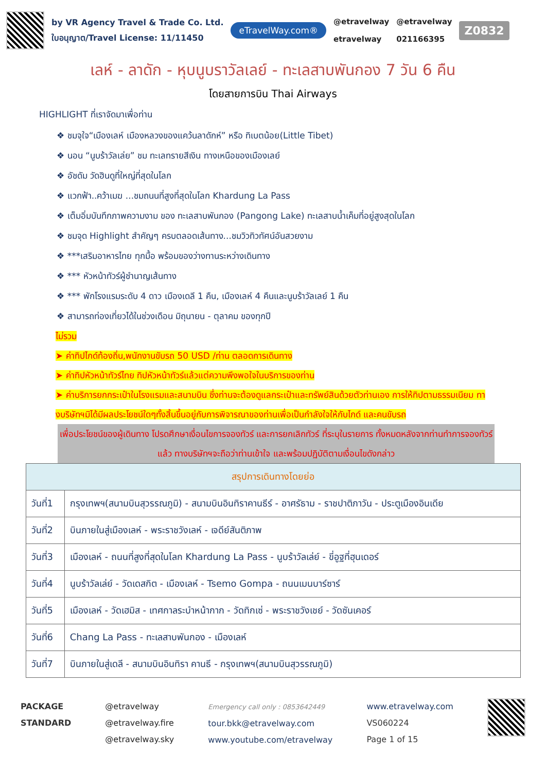by VR Agency Travel & Trade Co. Ltd.
ใบอนุญาต/Travel License: 11/11450
eTravelWay.com®
@etravelway
etravelway
@etravelway
021166395
Z0832
เลห์ - ลาดัก - หุบนูบราวัลเลย์ - ทะเลสาบพันกอง 7 วัน 6 คืน
โดยสายการบิน Thai Airways
HIGHLIGHT ที่เราจัดมาเพื่อท่าน
❖ ชมจุใจ“เมืองเลห์ เมืองหลวงของแคว้นลาดักห์” หรือ ทิเบตน้อย(Little Tibet)
❖ นอน “นูบร้าวัลเล่ย” ชม ทะเลทรายสีเงิน ทางเหนือของเมืองเลย์
❖ อัชดัม วัดฮินดูที่ใหญ่ที่สุดในโลก
❖ แวกฟ้า..คว้าเมฆ ...ชมถนนที่สูงที่สุดในโลก Khardung La Pass
❖ เต็มอิ่มบันทึกภาพความงาม ของ ทะเลสาบพันกอง (Pangong Lake) ทะเลสาบน้ำเค็มที่อยู่สูงสุดในโลก
❖ ชมจุด Highlight สำคัญๆ ครบตลอดเส้นทาง...ชมวิวทิวทัศน์อันสวยงาม
❖ ***เสริมอาหารไทย ทุกมื้อ พร้อมของว่างทานระหว่างเดินทาง
❖ *** หัวหน้าทัวร์ผู้ชำนาญเส้นทาง
❖ *** พักโรงแรมระดับ 4 ดาว เมืองเดลี 1 คืน, เมืองเลห์ 4 คืนและนูบร้าวัลเลย์ 1 คืน
❖ สามารถท่องเที่ยวได้ในช่วงเดือน มิถุนายน - ตุลาคม ของทุกปี
ไม่รวม
➤ ค่าทิปไกด์ท้องถิ่น,พนักงานขับรถ 50 USD /ท่าน ตลอดการเดินทาง
➤ ค่าทิปหัวหน้าทัวร์ไทย ทิปหัวหน้าทัวร์แล้วแต่ความพึงพอใจในบริการของท่าน
➤ ค่าบริการยกกระเป๋าในโรงแรมและสนามบิน ซึ่งท่านจะต้องดูแลกระเป๋าและทรัพย์สินด้วยตัวท่านเอง การให้ทิปตามธรรมเนียม ทางบริษัทฯมิได้มีผลประโยชน์ใดๆทั้งสิ้นขึ้นอยู่กับการพิจารณาของท่านเพื่อเป็นกำลังใจให้กับไกด์ และคนขับรถ
เพื่อประโยชน์ของผู้เดินทาง โปรดศึกษาเงื่อนไขการจองทัวร์ และการยกเลิกทัวร์ ที่ระบุในรายการ ทั้งหมดหลังจากท่านทำการจองทัวร์แล้ว ทางบริษัทฯจะถือว่าท่านเข้าใจ และพร้อมปฏิบัติตามเงื่อนไขดังกล่าว
| สรุปการเดินทางโดยย่อ | |
| --- | --- |
| วันที่1 | กรุงเทพฯ(สนามบินสุวรรณภูมิ) - สนามบินอินทิราคานธีร์ - อาศรัธาม - ราชปาติภาวัน - ประตูเมืองอินเดีย |
| วันที่2 | บินภายในสู่เมืองเลห์ - พระราชวังเลห์ - เจดีย์สันติภาพ |
| วันที่3 | เมืองเลห์ - ถนนที่สูงที่สุดในโลก Khardung La Pass - นูบร้าวัลเล่ย์ - ขี่อูฐที่ฮุนเดอร์ |
| วันที่4 | นูบร้าวัลเล่ย์ - วัดเดสกิต - เมืองเลห์ - Tsemo Gompa - ถนนเมนบาร์ซาร์ |
| วันที่5 | เมืองเลห์ - วัดเฮมิส - เทศกาลระบำหน้ากาก - วัดทิกเซ่ - พระราชวังเชย์ - วัดซันเคอร์ |
| วันที่6 | Chang La Pass - ทะเลสาบพันกอง - เมืองเลห์ |
| วันที่7 | บินภายในสู่เดลี - สนามบินอินทิรา คานธี - กรุงเทพฯ(สนามบินสุวรรณภูมิ) |
PACKAGE
STANDARD
@etravelway
@etravelway.fire
@etravelway.sky
Emergency call only : 0853642449
tour.bkk@etravelway.com
www.youtube.com/etravelway
www.etravelway.com
VS060224
Page 1 of 15